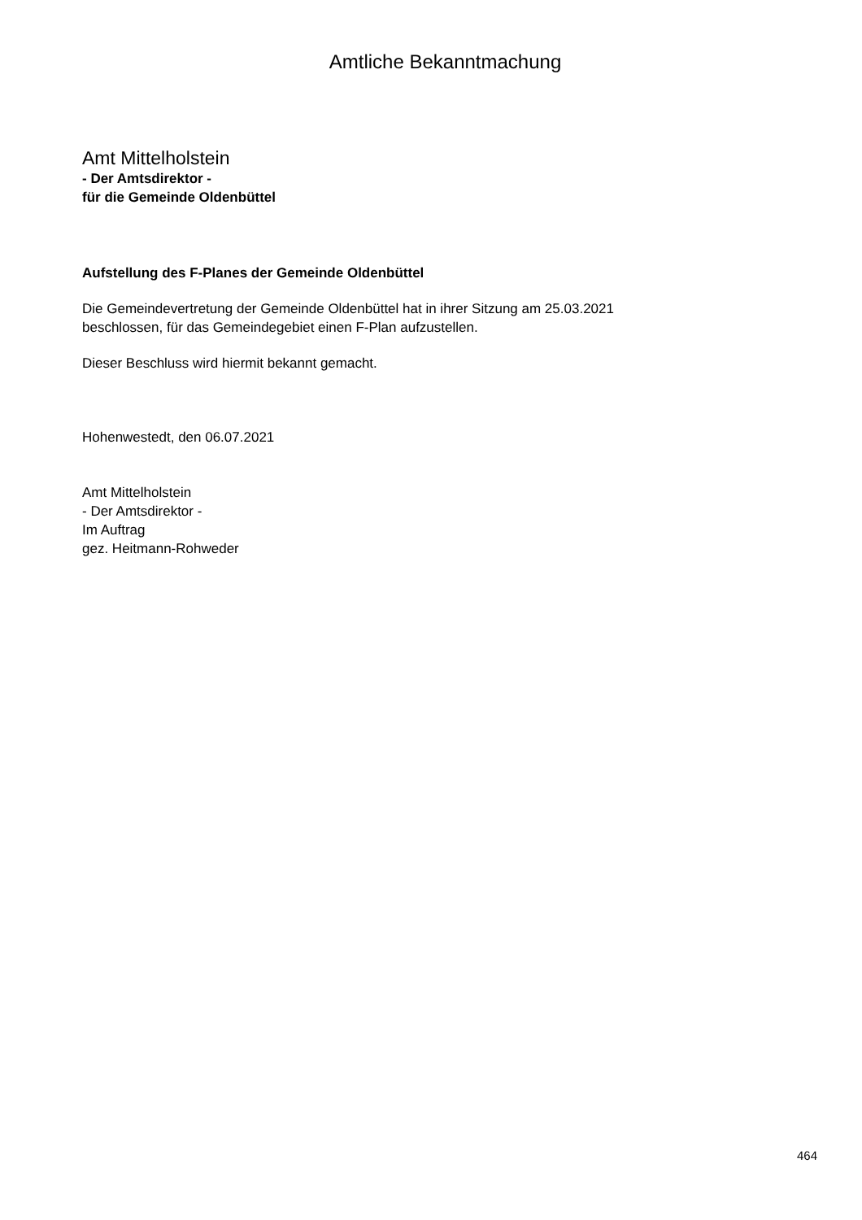Amtliche Bekanntmachung
Amt Mittelholstein
- Der Amtsdirektor -
für die Gemeinde Oldenbüttel
Aufstellung des F-Planes der Gemeinde Oldenbüttel
Die Gemeindevertretung der Gemeinde Oldenbüttel hat in ihrer Sitzung am 25.03.2021
beschlossen, für das Gemeindegebiet einen F-Plan aufzustellen.
Dieser Beschluss wird hiermit bekannt gemacht.
Hohenwestedt, den 06.07.2021
Amt Mittelholstein
- Der Amtsdirektor -
Im Auftrag
gez. Heitmann-Rohweder
464